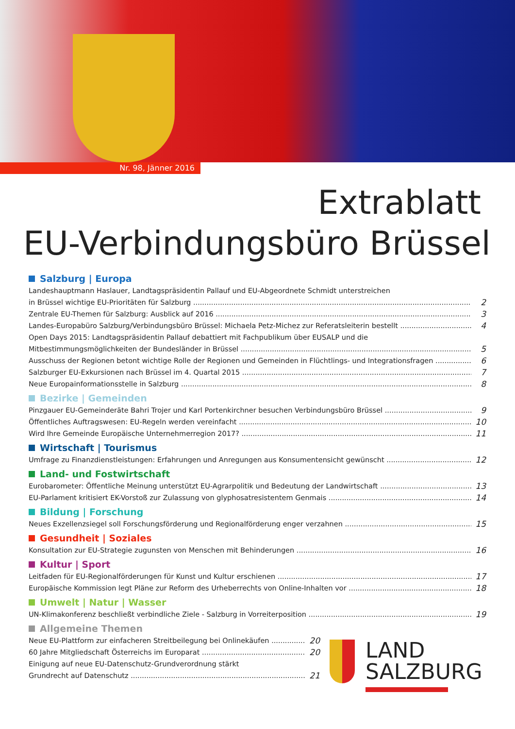Nr. 98, Jänner 2016
Extrablatt
EU-Verbindungsbüro Brüssel
Salzburg | Europa
Landeshauptmann Haslauer, Landtagspräsidentin Pallauf und EU-Abgeordnete Schmidt unterstreichen
in Brüssel wichtige EU-Prioritäten für Salzburg
2
Zentrale EU-Themen für Salzburg: Ausblick auf 2016
3
Landes-Europabüro Salzburg/Verbindungsbüro Brüssel: Michaela Petz-Michez zur Referatsleiterin bestellt
4
Open Days 2015: Landtagspräsidentin Pallauf debattiert mit Fachpublikum über EUSALP und die
Mitbestimmungsmöglichkeiten der Bundesländer in Brüssel
5
Ausschuss der Regionen betont wichtige Rolle der Regionen und Gemeinden in Flüchtlings- und Integrationsfragen
6
Salzburger EU-Exkursionen nach Brüssel im 4. Quartal 2015
7
Neue Europainformationsstelle in Salzburg
8
Bezirke | Gemeinden
Pinzgauer EU-Gemeinderäte Bahri Trojer und Karl Portenkirchner besuchen Verbindungsbüro Brüssel
9
Öffentliches Auftragswesen: EU-Regeln werden vereinfacht
10
Wird Ihre Gemeinde Europäische Unternehmerregion 2017?
11
Wirtschaft | Tourismus
Umfrage zu Finanzdienstleistungen: Erfahrungen und Anregungen aus Konsumentensicht gewünscht
12
Land- und Fostwirtschaft
Eurobarometer: Öffentliche Meinung unterstützt EU-Agrarpolitik und Bedeutung der Landwirtschaft
13
EU-Parlament kritisiert EK-Vorstoß zur Zulassung von glyphosatresistentem Genmais
14
Bildung | Forschung
Neues Exzellenzsiegel soll Forschungsförderung und Regionalförderung enger verzahnen
15
Gesundheit | Soziales
Konsultation zur EU-Strategie zugunsten von Menschen mit Behinderungen
16
Kultur | Sport
Leitfaden für EU-Regionalförderungen für Kunst und Kultur erschienen
17
Europäische Kommission legt Pläne zur Reform des Urheberrechts von Online-Inhalten vor
18
Umwelt | Natur | Wasser
UN-Klimakonferenz beschließt verbindliche Ziele - Salzburg in Vorreiterposition
19
Allgemeine Themen
Neue EU-Plattform zur einfacheren Streitbeilegung bei Onlinekäufen
20
60 Jahre Mitgliedschaft Österreichs im Europarat
20
Einigung auf neue EU-Datenschutz-Grundverordnung stärkt
Grundrecht auf Datenschutz
21
LAND
SALZBURG